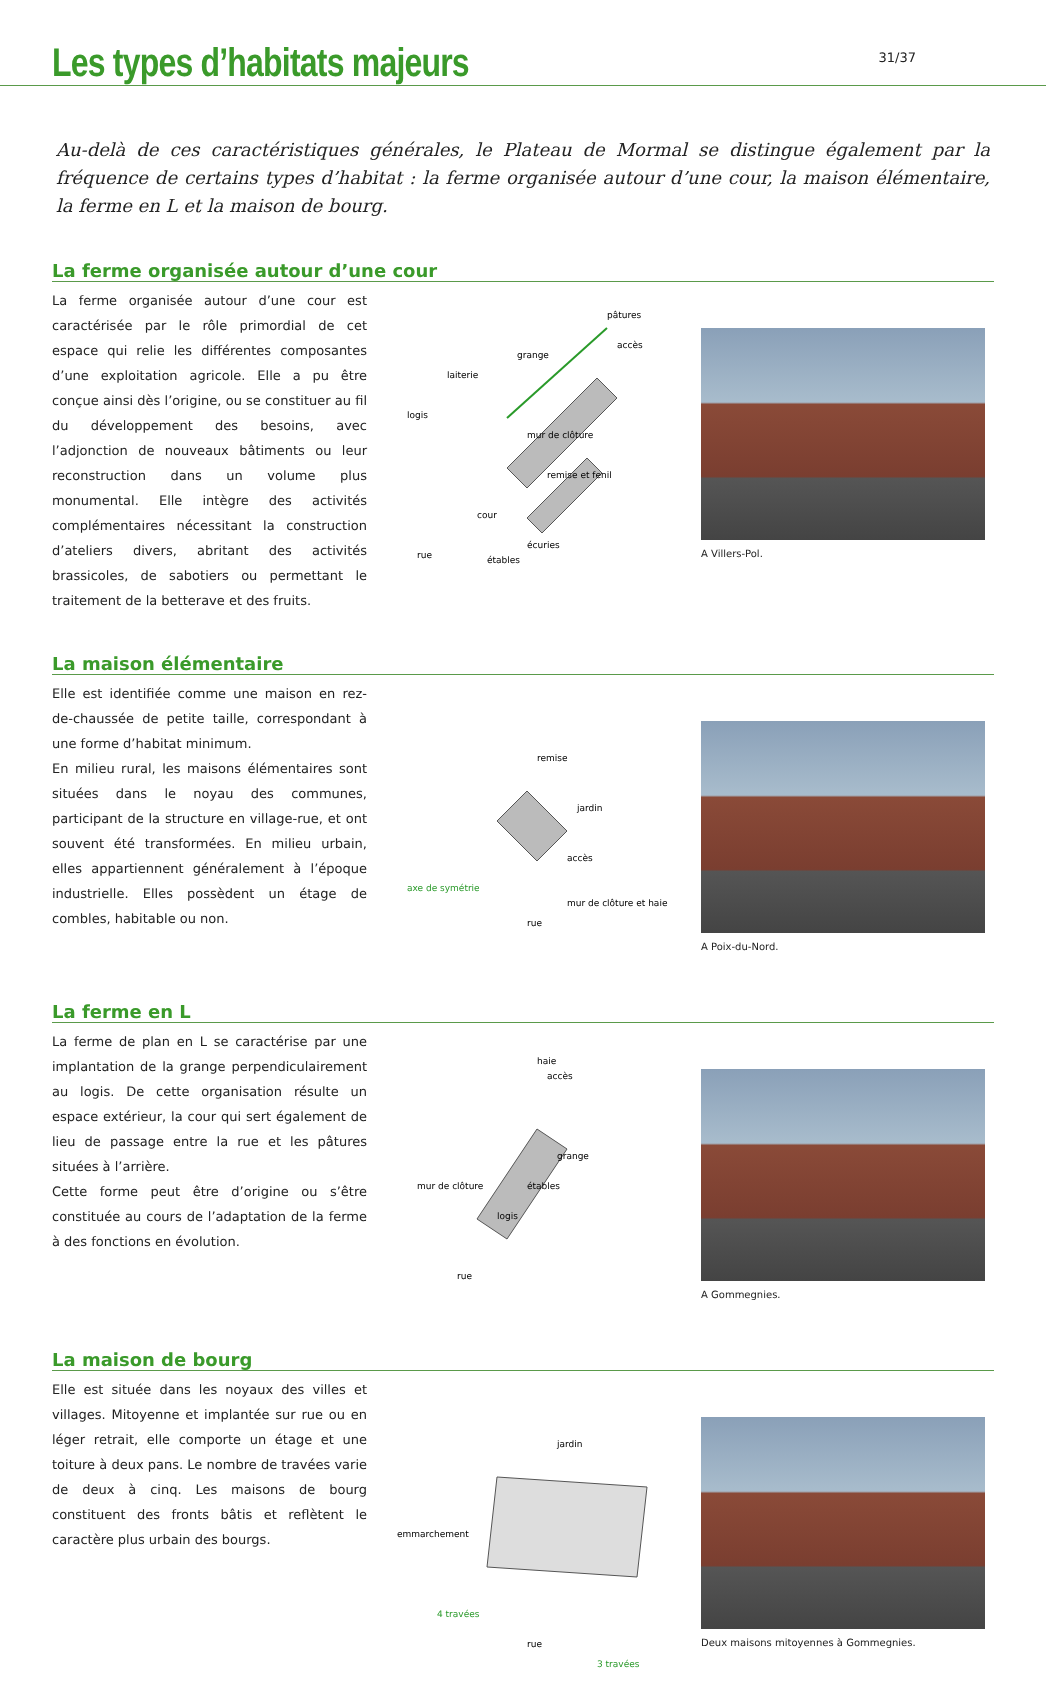Les types d’habitats majeurs
31/37
Au-delà de ces caractéristiques générales, le Plateau de Mormal se distingue également par la fréquence de certains types d’habitat : la ferme organisée autour d’une cour, la maison élémentaire, la ferme en L et la maison de bourg.
La ferme organisée autour d’une cour
La ferme organisée autour d’une cour est caractérisée par le rôle primordial de cet espace qui relie les différentes composantes d’une exploitation agricole. Elle a pu être conçue ainsi dès l’origine, ou se constituer au fil du développement des besoins, avec l’adjonction de nouveaux bâtiments ou leur reconstruction dans un volume plus monumental. Elle intègre des activités complémentaires nécessitant la construction d’ateliers divers, abritant des activités brassicoles, de sabotiers ou permettant le traitement de la betterave et des fruits.
pâtures
accès
grange
laiterie
logis
remise et fenil
cour
écuries
rue
étables
mur de clôture
A Villers-Pol.
La maison élémentaire
Elle est identifiée comme une maison en rez-de-chaussée de petite taille, correspondant à une forme d’habitat minimum.
En milieu rural, les maisons élémentaires sont situées dans le noyau des communes, participant de la structure en village-rue, et ont souvent été transformées. En milieu urbain, elles appartiennent généralement à l’époque industrielle. Elles possèdent un étage de combles, habitable ou non.
remise
jardin
accès
axe de symétrie
mur de clôture et haie
rue
A Poix-du-Nord.
La ferme en L
La ferme de plan en L se caractérise par une implantation de la grange perpendiculairement au logis. De cette organisation résulte un espace extérieur, la cour qui sert également de lieu de passage entre la rue et les pâtures situées à l’arrière.
Cette forme peut être d’origine ou s’être constituée au cours de l’adaptation de la ferme à des fonctions en évolution.
haie
accès
grange
étables
logis
mur de clôture
rue
A Gommegnies.
La maison de bourg
Elle est située dans les noyaux des villes et villages. Mitoyenne et implantée sur rue ou en léger retrait, elle comporte un étage et une toiture à deux pans. Le nombre de travées varie de deux à cinq. Les maisons de bourg constituent des fronts bâtis et reflètent le caractère plus urbain des bourgs.
jardin
emmarchement
4 travées
rue
3 travées
Deux maisons mitoyennes à Gommegnies.